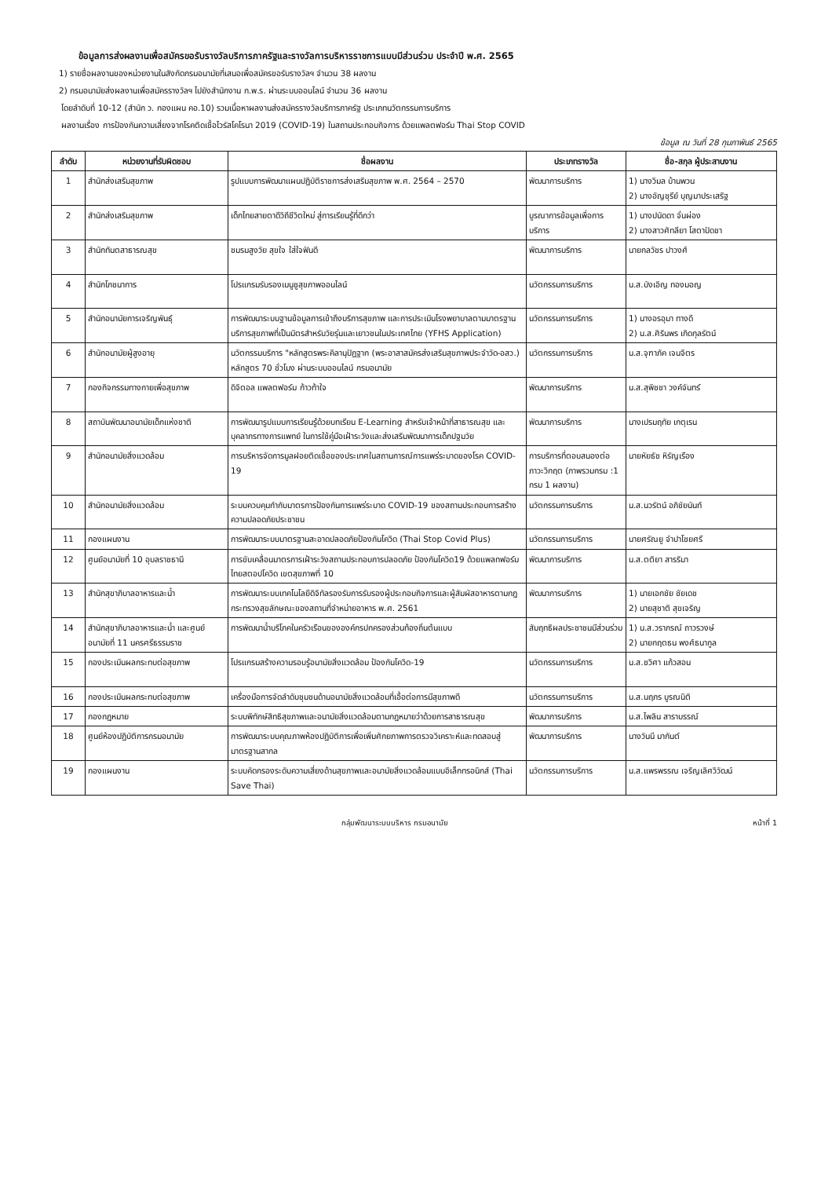ข้อมูลการส่งผลงานเพื่อสมัครขอรับรางวัลบริการภาครัฐและรางวัลการบริหารราชการแบบมีส่วนร่วม ประจำปี พ.ศ. 2565
1) รายชื่อผลงานของหน่วยงานในสังกัดกรมอนามัยที่เสนอเพื่อสมัครขอรับรางวัลฯ จำนวน 38 ผลงาน
2) กรมอนามัยส่งผลงานเพื่อสมัครรางวัลฯ ไปยังสำนักงาน ก.พ.ร. ผ่านระบบออนไลน์ จำนวน 36 ผลงาน
โดยลำดับที่ 10-12 (สำนัก ว. กองแผน คอ.10) รวมเนื้อหาผลงานส่งสมัครรางวัลบริการภาครัฐ ประเภทนวัตกรรมการบริการ
ผลงานเรื่อง การป้องกันความเสี่ยงจากโรคติดเชื้อไวรัสโคโรนา 2019 (COVID-19) ในสถานประกอบกิจการ ด้วยแพลตฟอร์ม Thai Stop COVID
ข้อมูล ณ วันที่ 28 กุมภาพันธ์ 2565
| ลำดับ | หน่วยงานที่รับผิดชอบ | ชื่อผลงาน | ประเภทรางวัล | ชื่อ-สกุล ผู้ประสานงาน |
| --- | --- | --- | --- | --- |
| 1 | สำนักส่งเสริมสุขภาพ | รูปแบบการพัฒนาแผนปฏิบัติราชการส่งเสริมสุขภาพ พ.ศ. 2564 – 2570 | พัฒนาการบริการ | 1) นางวิมล บ้านพวน 2) นางอัญชุรีย์ บุญมาประเสริฐ |
| 2 | สำนักส่งเสริมสุขภาพ | เด็กไทยสายตาดีวิถีชีวิตใหม่ สู่การเรียนรู้ที่ดีกว่า | บูรณาการข้อมูลเพื่อการบริการ | 1) นางปนัดดา จั่นผ่อง 2) นางสาวศัทลียา โสตาปัดชา |
| 3 | สำนักทันตสาธารณสุข | ชมรมสูงวัย สุขใจ ใส่ใจฟันดี | พัฒนาการบริการ | นายกลวัชร ปาวงศ์ |
| 4 | สำนักโภชนาการ | โปรแกรมรับรองเมนูชูสุขภาพออนไลน์ | นวัตกรรมการบริการ | น.ส.บังเอิญ ทองมอญ |
| 5 | สำนักอนามัยการเจริญพันธุ์ | การพัฒนาระบบฐานข้อมูลการเข้าถึงบริการสุขภาพ และการประเมินโรงพยาบาลตามมาตรฐานบริการสุขภาพที่เป็นมิตรสำหรับวัยรุ่นและเยาวชนในประเทศไทย (YFHS Application) | นวัตกรรมการบริการ | 1) นางอรอุมา ทางดี 2) น.ส.ศิรินพร เกิดกุลรัตน์ |
| 6 | สำนักอนามัยผู้สูงอายุ | นวัตกรรมบริการ "หลักสูตรพระคิลานุปัฏฐาก (พระอาสาสมัครส่งเสริมสุขภาพประจำวัด-อสว.) หลักสูตร 70 ชั่วโมง ผ่านระบบออนไลน์ กรมอนามัย | นวัตกรรมการบริการ | น.ส.จุฑาภัค เจนจิตร |
| 7 | กองกิจกรรมทางกายเพื่อสุขภาพ | ดิจิตอล แพลตฟอร์ม ก้าวท้าใจ | พัฒนาการบริการ | น.ส.สุพิชชา วงค์จันทร์ |
| 8 | สถาบันพัฒนาอนามัยเด็กแห่งชาติ | การพัฒนารูปแบบการเรียนรู้ด้วยบทเรียน E-Learning สำหรับเจ้าหน้าที่สาธารณสุข และบุคลากรทางการแพทย์ ในการใช้คู่มือเฝ้าระวังและส่งเสริมพัฒนาการเด็กปฐมวัย | พัฒนาการบริการ | นางเปรมฤทัย เกตุเรน |
| 9 | สำนักอนามัยสิ่งแวดล้อม | การบริหารจัดการมูลฝอยติดเชื้อของประเทศในสถานการณ์การแพร่ระบาดของโรค COVID-19 | การบริการที่ตอบสนองต่อภาวะวิกฤต (ภาพรวมกรม :1 กรม 1 ผลงาน) | นายหัยธัช หิรัญเรือง |
| 10 | สำนักอนามัยสิ่งแวดล้อม | ระบบควบคุมกำกับมาตรการป้องกันการแพร่ระบาด COVID-19 ของสถานประกอบการสร้างความปลอดภัยประชาชน | นวัตกรรมการบริการ | น.ส.นวรัตน์ อภิชัยนันท์ |
| 11 | กองแผนงาน | การพัฒนาระบบมาตรฐานสะอาดปลอดภัยป้องกันโควิด (Thai Stop Covid Plus) | นวัตกรรมการบริการ | นายศรัณยู จำปาโชยศรี |
| 12 | ศูนย์อนามัยที่ 10 อุบลราชธานี | การขับเคลื่อนมาตรการเฝ้าระวังสถานประกอบการปลอดภัย ป้องกันโควิด19 ด้วยแพลทฟอร์มไทยสตอปโควิด เขตสุขภาพที่ 10 | พัฒนาการบริการ | น.ส.ตติยา สารริมา |
| 13 | สำนักสุขาภิบาลอาหารและน้ำ | การพัฒนาระบบเทคโนโลยีดิจิทัลรองรับการรับรองผู้ประกอบกิจการและผู้สัมผัสอาหารตามกฎกระทรวงสุขลักษณะของสถานที่จำหน่ายอาหาร พ.ศ. 2561 | พัฒนาการบริการ | 1) นายเอกชัย ชัยเดช 2) นายสุชาติ สุขเจริญ |
| 14 | สำนักสุขาภิบาลอาหารและน้ำ และศูนย์อนามัยที่ 11 นครศรีธรรมราช | การพัฒนาน้ำบริโภคในครัวเรือนขององค์กรปกครองส่วนท้องถิ่นต้นแบบ | สัมฤทธิผลประชาชนมีส่วนร่วม | 1) น.ส.วราภรณ์ ถาวรวงษ์ 2) นายกฤตธน พงศ์ธนากูล |
| 15 | กองประเมินผลกระทบต่อสุขภาพ | โปรแกรมสร้างความรอบรู้อนามัยสิ่งแวดล้อม ป้องกันโควิด-19 | นวัตกรรมการบริการ | น.ส.ชวิศา แก้วสอน |
| 16 | กองประเมินผลกระทบต่อสุขภาพ | เครื่องมือการจัดลำดับชุมชนด้านอนามัยสิ่งแวดล้อมที่เอื้อต่อการมีสุขภาพดี | นวัตกรรมการบริการ | น.ส.นฤภร บูรณนิติ |
| 17 | กองกฎหมาย | ระบบพิทักษ์สิทธิสุขภาพและอนามัยสิ่งแวดล้อมตามกฎหมายว่าด้วยการสาธารณสุข | พัฒนาการบริการ | น.ส.ไพลิน สาราบรรณ์ |
| 18 | ศูนย์ห้องปฏิบัติการกรมอนามัย | การพัฒนาระบบคุณภาพห้องปฏิบัติการเพื่อเพิ่มศักยภาพการตรวจวิเคราะห์และทดสอบสู่มาตรฐานสากล | พัฒนาการบริการ | นางวันนี มากันต์ |
| 19 | กองแผนงาน | ระบบคัดกรองระดับความเสี่ยงด้านสุขภาพและอนามัยสิ่งแวดล้อมแบบอิเล็กทรอนิกส์ (Thai Save Thai) | นวัตกรรมการบริการ | น.ส.แพรพรรณ เจริญเลิศวิวัฒน์ |
กลุ่มพัฒนาระบบบริหาร กรมอนามัย หน้าที่ 1